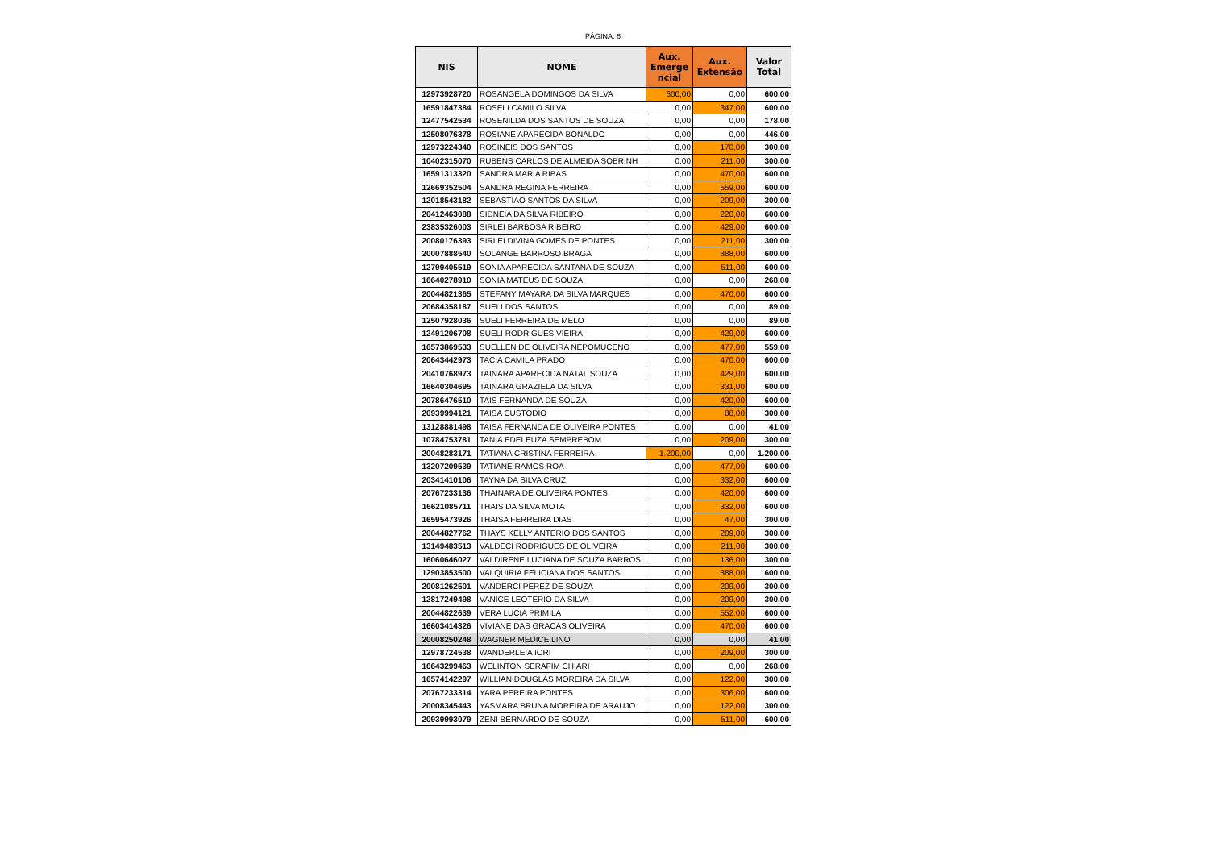PÁGINA: 6
| NIS | NOME | Aux. Emerge ncial | Aux. Extensão | Valor Total |
| --- | --- | --- | --- | --- |
| 12973928720 | ROSANGELA DOMINGOS DA SILVA | 600,00 | 0,00 | 600,00 |
| 16591847384 | ROSELI CAMILO SILVA | 0,00 | 347,00 | 600,00 |
| 12477542534 | ROSENILDA DOS SANTOS DE SOUZA | 0,00 | 0,00 | 178,00 |
| 12508076378 | ROSIANE APARECIDA BONALDO | 0,00 | 0,00 | 446,00 |
| 12973224340 | ROSINEIS DOS SANTOS | 0,00 | 170,00 | 300,00 |
| 10402315070 | RUBENS CARLOS DE ALMEIDA SOBRINH | 0,00 | 211,00 | 300,00 |
| 16591313320 | SANDRA MARIA RIBAS | 0,00 | 470,00 | 600,00 |
| 12669352504 | SANDRA REGINA FERREIRA | 0,00 | 559,00 | 600,00 |
| 12018543182 | SEBASTIAO SANTOS DA SILVA | 0,00 | 209,00 | 300,00 |
| 20412463088 | SIDNEIA DA SILVA RIBEIRO | 0,00 | 220,00 | 600,00 |
| 23835326003 | SIRLEI BARBOSA RIBEIRO | 0,00 | 429,00 | 600,00 |
| 20080176393 | SIRLEI DIVINA GOMES DE PONTES | 0,00 | 211,00 | 300,00 |
| 20007888540 | SOLANGE BARROSO BRAGA | 0,00 | 388,00 | 600,00 |
| 12799405519 | SONIA APARECIDA SANTANA DE SOUZA | 0,00 | 511,00 | 600,00 |
| 16640278910 | SONIA MATEUS DE SOUZA | 0,00 | 0,00 | 268,00 |
| 20044821365 | STEFANY MAYARA DA SILVA MARQUES | 0,00 | 470,00 | 600,00 |
| 20684358187 | SUELI DOS SANTOS | 0,00 | 0,00 | 89,00 |
| 12507928036 | SUELI FERREIRA DE MELO | 0,00 | 0,00 | 89,00 |
| 12491206708 | SUELI RODRIGUES VIEIRA | 0,00 | 429,00 | 600,00 |
| 16573869533 | SUELLEN DE OLIVEIRA NEPOMUCENO | 0,00 | 477,00 | 559,00 |
| 20643442973 | TACIA CAMILA PRADO | 0,00 | 470,00 | 600,00 |
| 20410768973 | TAINARA APARECIDA NATAL SOUZA | 0,00 | 429,00 | 600,00 |
| 16640304695 | TAINARA GRAZIELA DA SILVA | 0,00 | 331,00 | 600,00 |
| 20786476510 | TAIS FERNANDA DE SOUZA | 0,00 | 420,00 | 600,00 |
| 20939994121 | TAISA CUSTODIO | 0,00 | 88,00 | 300,00 |
| 13128881498 | TAISA FERNANDA DE OLIVEIRA PONTES | 0,00 | 0,00 | 41,00 |
| 10784753781 | TANIA EDELEUZA SEMPREBOM | 0,00 | 209,00 | 300,00 |
| 20048283171 | TATIANA CRISTINA FERREIRA | 1.200,00 | 0,00 | 1.200,00 |
| 13207209539 | TATIANE RAMOS ROA | 0,00 | 477,00 | 600,00 |
| 20341410106 | TAYNA DA SILVA CRUZ | 0,00 | 332,00 | 600,00 |
| 20767233136 | THAINARA DE OLIVEIRA PONTES | 0,00 | 420,00 | 600,00 |
| 16621085711 | THAIS DA SILVA MOTA | 0,00 | 332,00 | 600,00 |
| 16595473926 | THAISA FERREIRA DIAS | 0,00 | 47,00 | 300,00 |
| 20044827762 | THAYS KELLY ANTERIO DOS SANTOS | 0,00 | 209,00 | 300,00 |
| 13149483513 | VALDECI RODRIGUES DE OLIVEIRA | 0,00 | 211,00 | 300,00 |
| 16060646027 | VALDIRENE LUCIANA DE SOUZA BARROS | 0,00 | 136,00 | 300,00 |
| 12903853500 | VALQUIRIA FELICIANA DOS SANTOS | 0,00 | 388,00 | 600,00 |
| 20081262501 | VANDERCI PEREZ DE SOUZA | 0,00 | 209,00 | 300,00 |
| 12817249498 | VANICE LEOTERIO DA SILVA | 0,00 | 209,00 | 300,00 |
| 20044822639 | VERA LUCIA PRIMILA | 0,00 | 552,00 | 600,00 |
| 16603414326 | VIVIANE DAS GRACAS OLIVEIRA | 0,00 | 470,00 | 600,00 |
| 20008250248 | WAGNER MEDICE LINO | 0,00 | 0,00 | 41,00 |
| 12978724538 | WANDERLEIA IORI | 0,00 | 209,00 | 300,00 |
| 16643299463 | WELINTON SERAFIM CHIARI | 0,00 | 0,00 | 268,00 |
| 16574142297 | WILLIAN DOUGLAS MOREIRA DA SILVA | 0,00 | 122,00 | 300,00 |
| 20767233314 | YARA PEREIRA PONTES | 0,00 | 306,00 | 600,00 |
| 20008345443 | YASMARA BRUNA MOREIRA DE ARAUJO | 0,00 | 122,00 | 300,00 |
| 20939993079 | ZENI BERNARDO DE SOUZA | 0,00 | 511,00 | 600,00 |